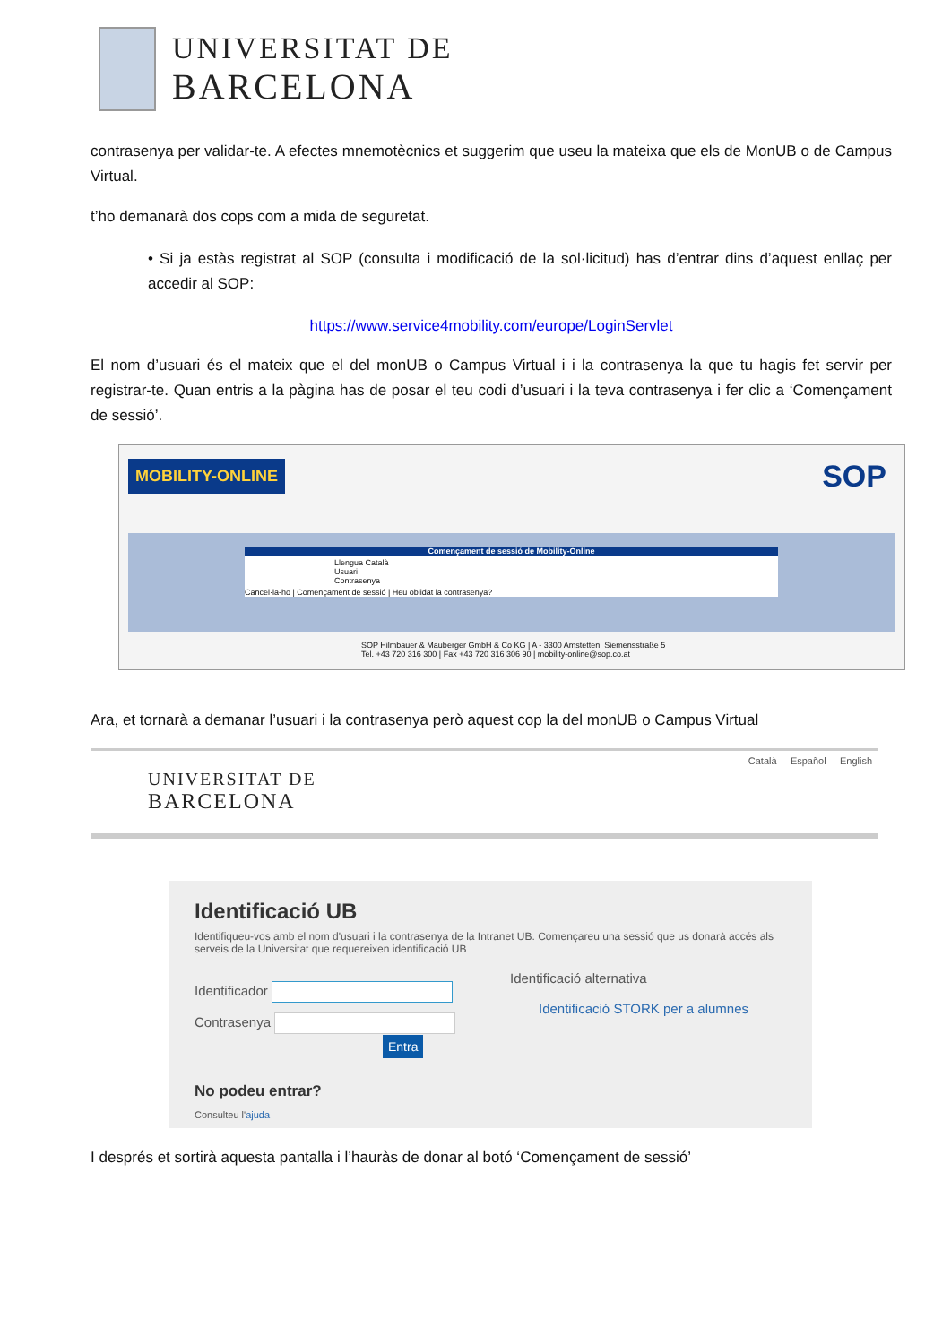UNIVERSITAT DE
BARCELONA
contrasenya per validar-te. A efectes mnemotècnics et suggerim que useu la mateixa que els de MonUB o de Campus Virtual.
t’ho demanarà dos cops com a mida de seguretat.
• Si ja estàs registrat al SOP (consulta i modificació de la sol·licitud) has d’entrar dins d’aquest enllaç per accedir al SOP:
https://www.service4mobility.com/europe/LoginServlet
El nom d’usuari és el mateix que el del monUB o Campus Virtual i i la contrasenya la que tu hagis fet servir per registrar-te. Quan entris a la pàgina has de posar el teu codi d’usuari i la teva contrasenya i fer clic a ‘Començament de sessió’.
MOBILITY-ONLINE SOP
Començament de sessió de Mobility-Online
Llengua Català
Usuari
Contrasenya
Cancel·la-ho | Començament de sessió | Heu oblidat la contrasenya?
SOP Hilmbauer & Mauberger GmbH & Co KG | A - 3300 Amstetten, Siemensstraße 5
Tel. +43 720 316 300 | Fax +43 720 316 306 90 | mobility-online@sop.co.at
Ara, et tornarà a demanar l’usuari i la contrasenya però aquest cop la del monUB o Campus Virtual
UNIVERSITAT DE
BARCELONA
Català Español English
Identificació UB
Identifiqueu-vos amb el nom d'usuari i la contrasenya de la Intranet UB. Començareu una sessió que us donarà accés als serveis de la Universitat que requereixen identificació UB
Identificador
Contrasenya
Entra
Identificació alternativa
Identificació STORK per a alumnes
No podeu entrar?
Consulteu l'ajuda
I després et sortirà aquesta pantalla i l’hauràs de donar al botó ‘Començament de sessió’